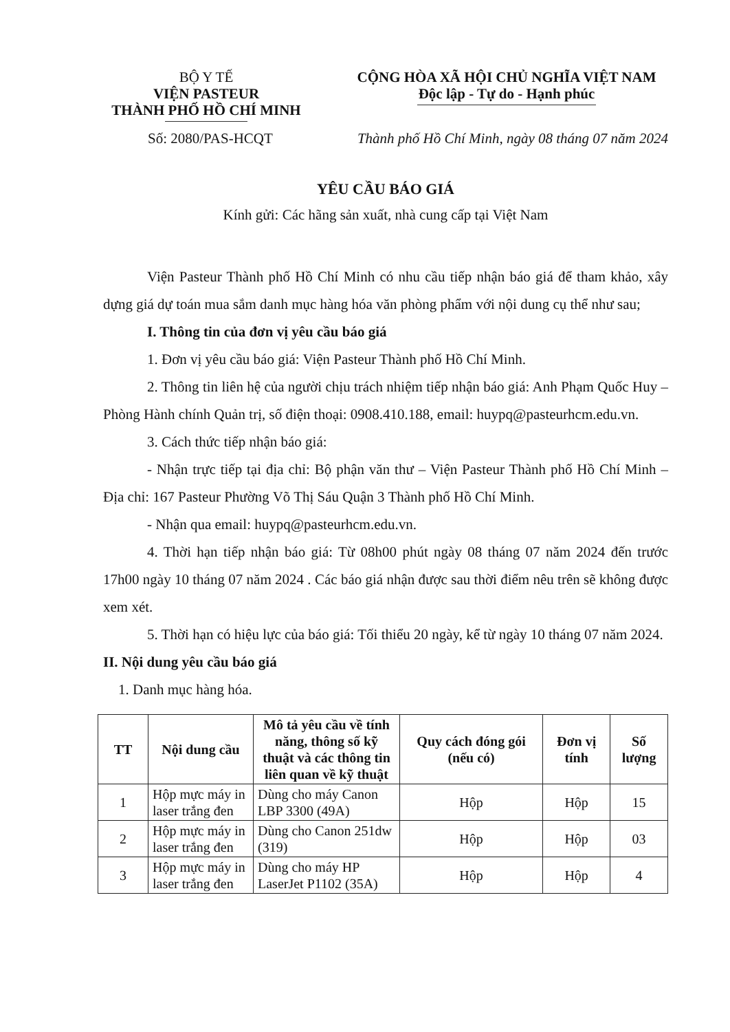BỘ Y TẾ
VIỆN PASTEUR
THÀNH PHỐ HỒ CHÍ MINH
CỘNG HÒA XÃ HỘI CHỦ NGHĨA VIỆT NAM
Độc lập - Tự do - Hạnh phúc
Số: 2080/PAS-HCQT Thành phố Hồ Chí Minh, ngày 08 tháng 07 năm 2024
YÊU CẦU BÁO GIÁ
Kính gửi: Các hãng sản xuất, nhà cung cấp tại Việt Nam
Viện Pasteur Thành phố Hồ Chí Minh có nhu cầu tiếp nhận báo giá để tham khảo, xây dựng giá dự toán mua sắm danh mục hàng hóa văn phòng phẩm với nội dung cụ thể như sau;
I. Thông tin của đơn vị yêu cầu báo giá
1. Đơn vị yêu cầu báo giá: Viện Pasteur Thành phố Hồ Chí Minh.
2. Thông tin liên hệ của người chịu trách nhiệm tiếp nhận báo giá: Anh Phạm Quốc Huy – Phòng Hành chính Quản trị, số điện thoại: 0908.410.188, email: huypq@pasteurhcm.edu.vn.
3. Cách thức tiếp nhận báo giá:
- Nhận trực tiếp tại địa chỉ: Bộ phận văn thư – Viện Pasteur Thành phố Hồ Chí Minh – Địa chỉ: 167 Pasteur Phường Võ Thị Sáu Quận 3 Thành phố Hồ Chí Minh.
- Nhận qua email: huypq@pasteurhcm.edu.vn.
4. Thời hạn tiếp nhận báo giá: Từ 08h00 phút ngày 08 tháng 07 năm 2024 đến trước 17h00 ngày 10 tháng 07 năm 2024 . Các báo giá nhận được sau thời điểm nêu trên sẽ không được xem xét.
5. Thời hạn có hiệu lực của báo giá: Tối thiểu 20 ngày, kể từ ngày 10 tháng 07 năm 2024.
II. Nội dung yêu cầu báo giá
1. Danh mục hàng hóa.
| TT | Nội dung cầu | Mô tả yêu cầu về tính năng, thông số kỹ thuật và các thông tin liên quan về kỹ thuật | Quy cách đóng gói (nếu có) | Đơn vị tính | Số lượng |
| --- | --- | --- | --- | --- | --- |
| 1 | Hộp mực máy in laser trắng đen | Dùng cho máy Canon LBP 3300 (49A) | Hộp | Hộp | 15 |
| 2 | Hộp mực máy in laser trắng đen | Dùng cho Canon 251dw (319) | Hộp | Hộp | 03 |
| 3 | Hộp mực máy in laser trắng đen | Dùng cho máy HP LaserJet P1102 (35A) | Hộp | Hộp | 4 |